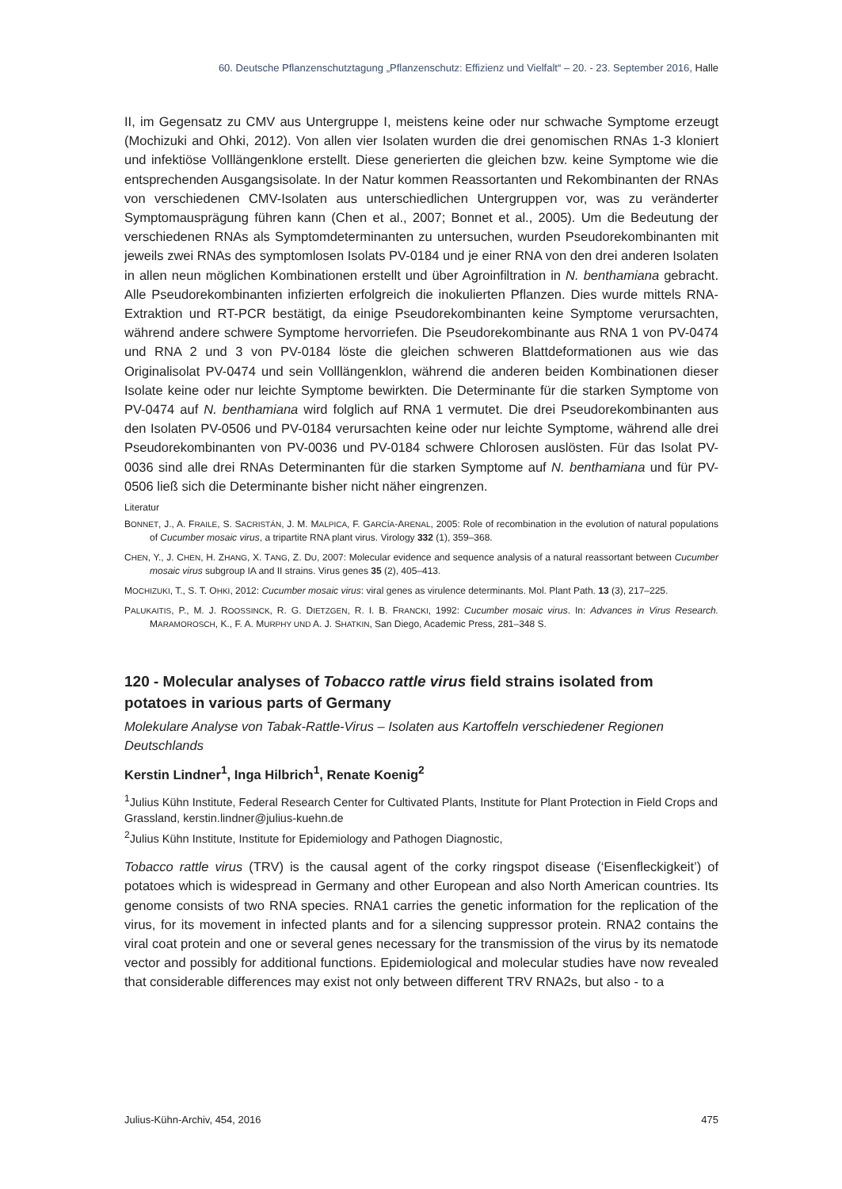60. Deutsche Pflanzenschutztagung „Pflanzenschutz: Effizienz und Vielfalt“ – 20. - 23. September 2016, Halle
II, im Gegensatz zu CMV aus Untergruppe I, meistens keine oder nur schwache Symptome erzeugt (Mochizuki and Ohki, 2012). Von allen vier Isolaten wurden die drei genomischen RNAs 1-3 kloniert und infektiöse Volllängenklone erstellt. Diese generierten die gleichen bzw. keine Symptome wie die entsprechenden Ausgangsisolate. In der Natur kommen Reassortanten und Rekombinanten der RNAs von verschiedenen CMV-Isolaten aus unterschiedlichen Untergruppen vor, was zu veränderter Symptomausprägung führen kann (Chen et al., 2007; Bonnet et al., 2005). Um die Bedeutung der verschiedenen RNAs als Symptomdeterminanten zu untersuchen, wurden Pseudorekombinanten mit jeweils zwei RNAs des symptomlosen Isolats PV-0184 und je einer RNA von den drei anderen Isolaten in allen neun möglichen Kombinationen erstellt und über Agroinfiltration in N. benthamiana gebracht. Alle Pseudorekombinanten infizierten erfolgreich die inokulierten Pflanzen. Dies wurde mittels RNA-Extraktion und RT-PCR bestätigt, da einige Pseudorekombinanten keine Symptome verursachten, während andere schwere Symptome hervorriefen. Die Pseudorekombinante aus RNA 1 von PV-0474 und RNA 2 und 3 von PV-0184 löste die gleichen schweren Blattdeformationen aus wie das Originalisolat PV-0474 und sein Volllängenklon, während die anderen beiden Kombinationen dieser Isolate keine oder nur leichte Symptome bewirkten. Die Determinante für die starken Symptome von PV-0474 auf N. benthamiana wird folglich auf RNA 1 vermutet. Die drei Pseudorekombinanten aus den Isolaten PV-0506 und PV-0184 verursachten keine oder nur leichte Symptome, während alle drei Pseudorekombinanten von PV-0036 und PV-0184 schwere Chlorosen auslösten. Für das Isolat PV-0036 sind alle drei RNAs Determinanten für die starken Symptome auf N. benthamiana und für PV-0506 ließ sich die Determinante bisher nicht näher eingrenzen.
Literatur
BONNET, J., A. FRAILE, S. SACRISTÁN, J. M. MALPICA, F. GARCÍA-ARENAL, 2005: Role of recombination in the evolution of natural populations of Cucumber mosaic virus, a tripartite RNA plant virus. Virology 332 (1), 359–368.
CHEN, Y., J. CHEN, H. ZHANG, X. TANG, Z. DU, 2007: Molecular evidence and sequence analysis of a natural reassortant between Cucumber mosaic virus subgroup IA and II strains. Virus genes 35 (2), 405–413.
MOCHIZUKI, T., S. T. OHKI, 2012: Cucumber mosaic virus: viral genes as virulence determinants. Mol. Plant Path. 13 (3), 217–225.
PALUKAITIS, P., M. J. ROOSSINCK, R. G. DIETZGEN, R. I. B. FRANCKI, 1992: Cucumber mosaic virus. In: Advances in Virus Research. MARAMOROSCH, K., F. A. MURPHY UND A. J. SHATKIN, San Diego, Academic Press, 281–348 S.
120 - Molecular analyses of Tobacco rattle virus field strains isolated from potatoes in various parts of Germany
Molekulare Analyse von Tabak-Rattle-Virus – Isolaten aus Kartoffeln verschiedener Regionen Deutschlands
Kerstin Lindner<sup>1</sup>, Inga Hilbrich<sup>1</sup>, Renate Koenig<sup>2</sup>
<sup>1</sup> Julius Kühn Institute, Federal Research Center for Cultivated Plants, Institute for Plant Protection in Field Crops and Grassland, kerstin.lindner@julius-kuehn.de
<sup>2</sup> Julius Kühn Institute, Institute for Epidemiology and Pathogen Diagnostic,
Tobacco rattle virus (TRV) is the causal agent of the corky ringspot disease (‘Eisenfleckigkeit’) of potatoes which is widespread in Germany and other European and also North American countries. Its genome consists of two RNA species. RNA1 carries the genetic information for the replication of the virus, for its movement in infected plants and for a silencing suppressor protein. RNA2 contains the viral coat protein and one or several genes necessary for the transmission of the virus by its nematode vector and possibly for additional functions. Epidemiological and molecular studies have now revealed that considerable differences may exist not only between different TRV RNA2s, but also - to a
Julius-Kühn-Archiv, 454, 2016 475